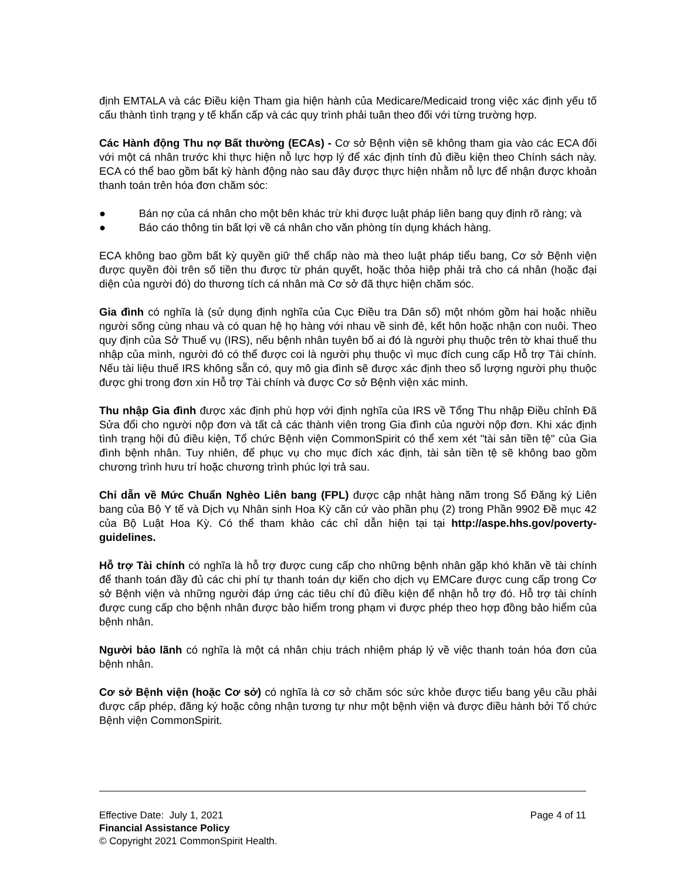định EMTALA và các Điều kiện Tham gia hiện hành của Medicare/Medicaid trong việc xác định yếu tố cấu thành tình trạng y tế khẩn cấp và các quy trình phải tuân theo đối với từng trường hợp.
Các Hành động Thu nợ Bất thường (ECAs) - Cơ sở Bệnh viện sẽ không tham gia vào các ECA đối với một cá nhân trước khi thực hiện nỗ lực hợp lý để xác định tính đủ điều kiện theo Chính sách này. ECA có thể bao gồm bất kỳ hành động nào sau đây được thực hiện nhằm nỗ lực để nhận được khoản thanh toán trên hóa đơn chăm sóc:
● Bán nợ của cá nhân cho một bên khác trừ khi được luật pháp liên bang quy định rõ ràng; và
● Báo cáo thông tin bất lợi về cá nhân cho văn phòng tín dụng khách hàng.
ECA không bao gồm bất kỳ quyền giữ thế chấp nào mà theo luật pháp tiểu bang, Cơ sở Bệnh viện được quyền đòi trên số tiền thu được từ phán quyết, hoặc thỏa hiệp phải trả cho cá nhân (hoặc đại diện của người đó) do thương tích cá nhân mà Cơ sở đã thực hiện chăm sóc.
Gia đình có nghĩa là (sử dụng định nghĩa của Cục Điều tra Dân số) một nhóm gồm hai hoặc nhiều người sống cùng nhau và có quan hệ họ hàng với nhau về sinh đẻ, kết hôn hoặc nhận con nuôi. Theo quy định của Sở Thuế vụ (IRS), nếu bệnh nhân tuyên bố ai đó là người phụ thuộc trên tờ khai thuế thu nhập của mình, người đó có thể được coi là người phụ thuộc vì mục đích cung cấp Hỗ trợ Tài chính. Nếu tài liệu thuế IRS không sẵn có, quy mô gia đình sẽ được xác định theo số lượng người phụ thuộc được ghi trong đơn xin Hỗ trợ Tài chính và được Cơ sở Bệnh viện xác minh.
Thu nhập Gia đình được xác định phù hợp với định nghĩa của IRS về Tổng Thu nhập Điều chỉnh Đã Sửa đổi cho người nộp đơn và tất cả các thành viên trong Gia đình của người nộp đơn. Khi xác định tình trạng hội đủ điều kiện, Tổ chức Bệnh viện CommonSpirit có thể xem xét "tài sản tiền tệ" của Gia đình bệnh nhân. Tuy nhiên, để phục vụ cho mục đích xác định, tài sản tiền tệ sẽ không bao gồm chương trình hưu trí hoặc chương trình phúc lợi trả sau.
Chỉ dẫn về Mức Chuẩn Nghèo Liên bang (FPL) được cập nhật hàng năm trong Sổ Đăng ký Liên bang của Bộ Y tế và Dịch vụ Nhân sinh Hoa Kỳ căn cứ vào phần phụ (2) trong Phần 9902 Đề mục 42 của Bộ Luật Hoa Kỳ. Có thể tham khảo các chỉ dẫn hiện tại tại http://aspe.hhs.gov/poverty-guidelines.
Hỗ trợ Tài chính có nghĩa là hỗ trợ được cung cấp cho những bệnh nhân gặp khó khăn về tài chính để thanh toán đầy đủ các chi phí tự thanh toán dự kiến cho dịch vụ EMCare được cung cấp trong Cơ sở Bệnh viện và những người đáp ứng các tiêu chí đủ điều kiện để nhận hỗ trợ đó. Hỗ trợ tài chính được cung cấp cho bệnh nhân được bảo hiểm trong phạm vi được phép theo hợp đồng bảo hiểm của bệnh nhân.
Người bảo lãnh có nghĩa là một cá nhân chịu trách nhiệm pháp lý về việc thanh toán hóa đơn của bệnh nhân.
Cơ sở Bệnh viện (hoặc Cơ sở) có nghĩa là cơ sở chăm sóc sức khỏe được tiểu bang yêu cầu phải được cấp phép, đăng ký hoặc công nhận tương tự như một bệnh viện và được điều hành bởi Tổ chức Bệnh viện CommonSpirit.
Effective Date: July 1, 2021 Page 4 of 11
Financial Assistance Policy
© Copyright 2021 CommonSpirit Health.